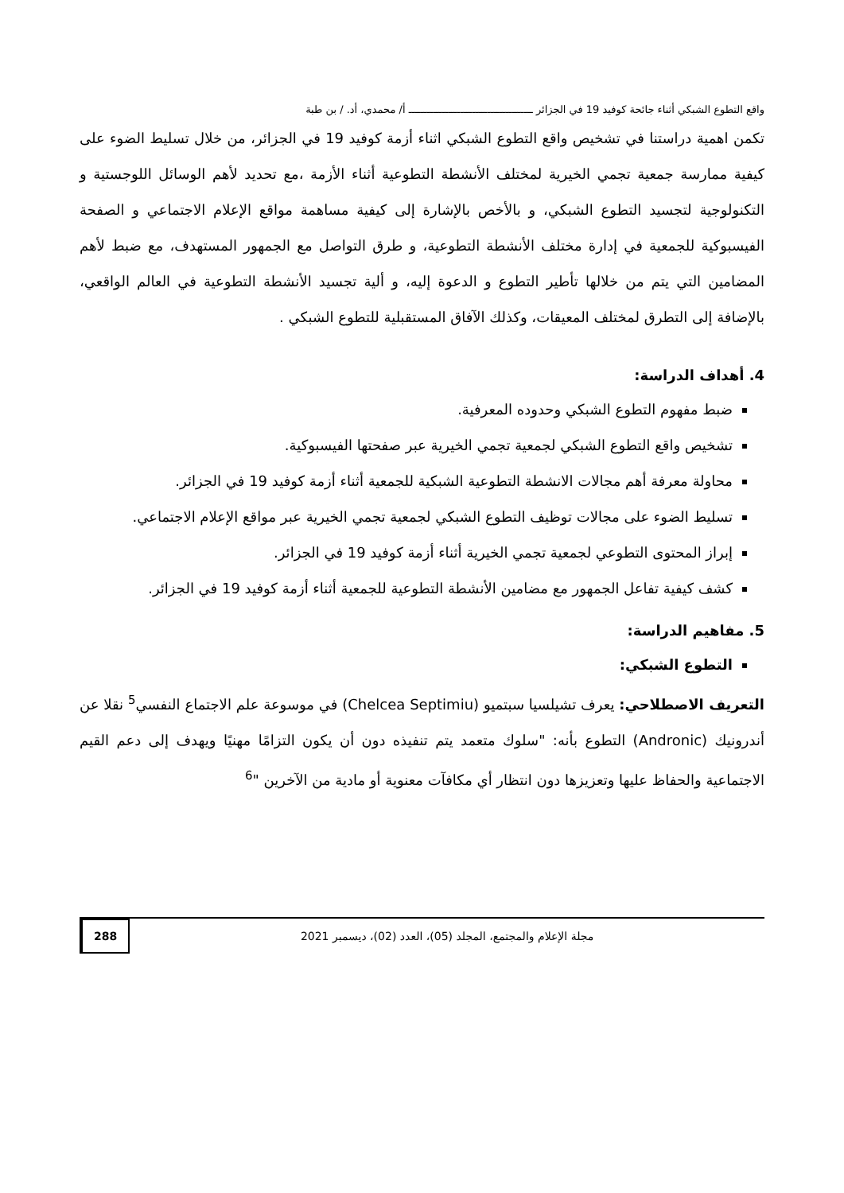واقع التطوع الشبكي أثناء جائحة كوفيد 19 في الجزائر ـــــــــــــــــــــــــــــــــــــــــ أ/ محمدي، أد. / بن طبة
تكمن اهمية دراستنا في تشخيص واقع التطوع الشبكي اثناء أزمة كوفيد 19 في الجزائر، من خلال تسليط الضوء على كيفية ممارسة جمعية تجمي الخيرية لمختلف الأنشطة التطوعية أثناء الأزمة ،مع تحديد لأهم الوسائل اللوجستية و التكنولوجية لتجسيد التطوع الشبكي، و بالأخص بالإشارة إلى كيفية مساهمة مواقع الإعلام الاجتماعي و الصفحة الفيسبوكية للجمعية في إدارة مختلف الأنشطة التطوعية، و طرق التواصل مع الجمهور المستهدف، مع ضبط لأهم المضامين التي يتم من خلالها تأطير التطوع و الدعوة إليه، و ألية تجسيد الأنشطة التطوعية في العالم الواقعي، بالإضافة إلى التطرق لمختلف المعيقات، وكذلك الآفاق المستقبلية للتطوع الشبكي .
4. أهداف الدراسة:
ضبط مفهوم التطوع الشبكي وحدوده المعرفية.
تشخيص واقع التطوع الشبكي لجمعية تجمي الخيرية عبر صفحتها الفيسبوكية.
محاولة معرفة أهم مجالات الانشطة التطوعية الشبكية للجمعية أثناء أزمة كوفيد 19 في الجزائر.
تسليط الضوء على مجالات توظيف التطوع الشبكي لجمعية تجمي الخيرية عبر مواقع الإعلام الاجتماعي.
إبراز المحتوى التطوعي لجمعية تجمي الخيرية أثناء أزمة كوفيد 19 في الجزائر.
كشف كيفية تفاعل الجمهور مع مضامين الأنشطة التطوعية للجمعية أثناء أزمة كوفيد 19 في الجزائر.
5. مفاهيم الدراسة:
التطوع الشبكي:
التعريف الاصطلاحي: يعرف تشيلسيا سبتميو (Chelcea Septimiu) في موسوعة علم الاجتماع النفسي<sup>5</sup> نقلا عن أندرونيك (Andronic) التطوع بأنه: "سلوك متعمد يتم تنفيذه دون أن يكون التزامًا مهنيًا ويهدف إلى دعم القيم الاجتماعية والحفاظ عليها وتعزيزها دون انتظار أي مكافآت معنوية أو مادية من الآخرين "<sup>6</sup>
مجلة الإعلام والمجتمع، المجلد (05)، العدد (02)، ديسمبر 2021
288